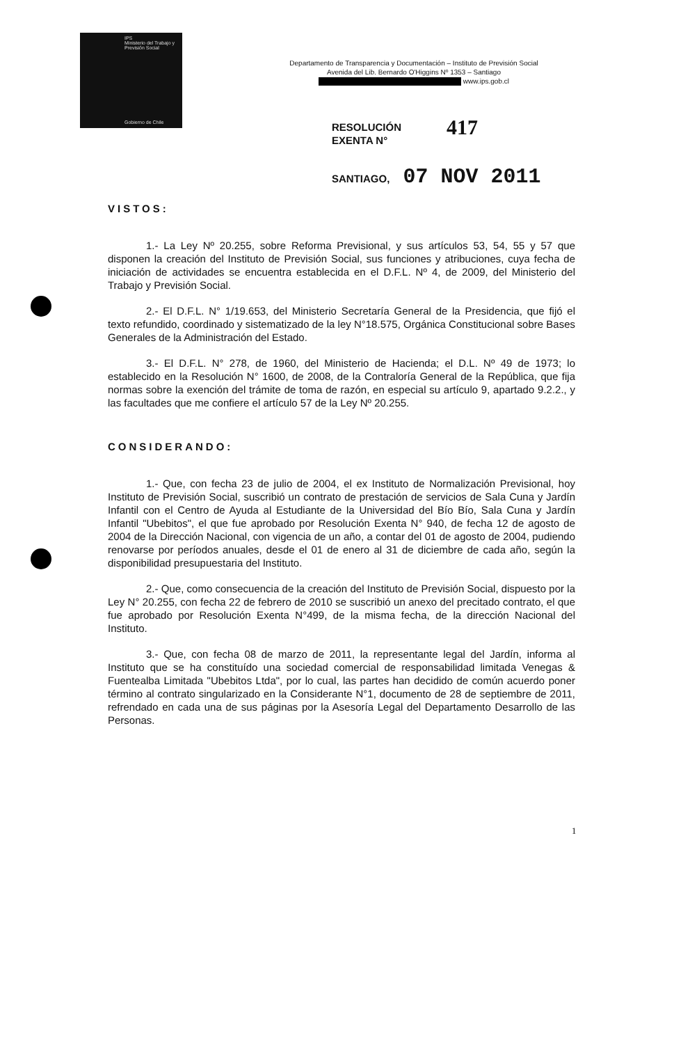IPS
Ministerio del Trabajo y Previsión Social
Gobierno de Chile
Departamento de Transparencia y Documentación – Instituto de Previsión Social
Avenida del Lib. Bernardo O'Higgins Nº 1353 – Santiago
www.ips.gob.cl
RESOLUCIÓN
EXENTA N°
417
SANTIAGO, 07 NOV 2011
VISTOS:
1.- La Ley Nº 20.255, sobre Reforma Previsional, y sus artículos 53, 54, 55 y 57 que disponen la creación del Instituto de Previsión Social, sus funciones y atribuciones, cuya fecha de iniciación de actividades se encuentra establecida en el D.F.L. Nº 4, de 2009, del Ministerio del Trabajo y Previsión Social.
2.- El D.F.L. N° 1/19.653, del Ministerio Secretaría General de la Presidencia, que fijó el texto refundido, coordinado y sistematizado de la ley N°18.575, Orgánica Constitucional sobre Bases Generales de la Administración del Estado.
3.- El D.F.L. N° 278, de 1960, del Ministerio de Hacienda; el D.L. Nº 49 de 1973; lo establecido en la Resolución N° 1600, de 2008, de la Contraloría General de la República, que fija normas sobre la exención del trámite de toma de razón, en especial su artículo 9, apartado 9.2.2., y las facultades que me confiere el artículo 57 de la Ley Nº 20.255.
CONSIDERANDO:
1.- Que, con fecha 23 de julio de 2004, el ex Instituto de Normalización Previsional, hoy Instituto de Previsión Social, suscribió un contrato de prestación de servicios de Sala Cuna y Jardín Infantil con el Centro de Ayuda al Estudiante de la Universidad del Bío Bío, Sala Cuna y Jardín Infantil "Ubebitos", el que fue aprobado por Resolución Exenta N° 940, de fecha 12 de agosto de 2004 de la Dirección Nacional, con vigencia de un año, a contar del 01 de agosto de 2004, pudiendo renovarse por períodos anuales, desde el 01 de enero al 31 de diciembre de cada año, según la disponibilidad presupuestaria del Instituto.
2.- Que, como consecuencia de la creación del Instituto de Previsión Social, dispuesto por la Ley N° 20.255, con fecha 22 de febrero de 2010 se suscribió un anexo del precitado contrato, el que fue aprobado por Resolución Exenta N°499, de la misma fecha, de la dirección Nacional del Instituto.
3.- Que, con fecha 08 de marzo de 2011, la representante legal del Jardín, informa al Instituto que se ha constituído una sociedad comercial de responsabilidad limitada Venegas & Fuentealba Limitada "Ubebitos Ltda", por lo cual, las partes han decidido de común acuerdo poner término al contrato singularizado en la Considerante N°1, documento de 28 de septiembre de 2011, refrendado en cada una de sus páginas por la Asesoría Legal del Departamento Desarrollo de las Personas.
1